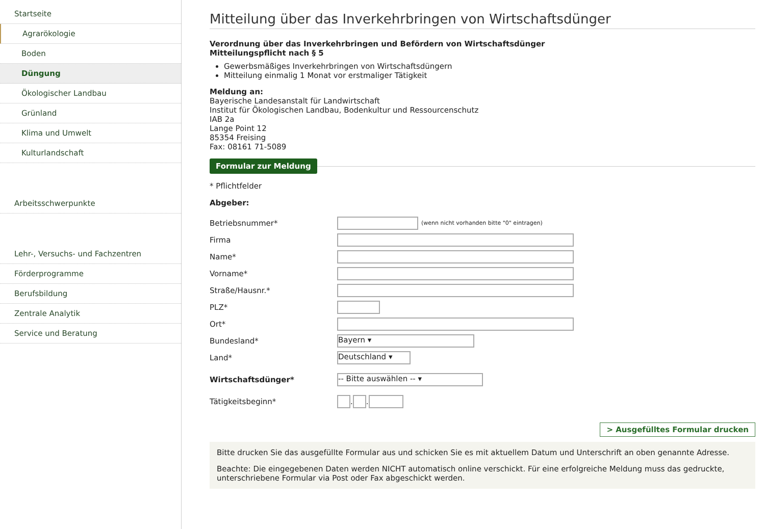Startseite
Agrarökologie
Boden
Düngung
Ökologischer Landbau
Grünland
Klima und Umwelt
Kulturlandschaft
Arbeitsschwerpunkte
Lehr-, Versuchs- und Fachzentren
Förderprogramme
Berufsbildung
Zentrale Analytik
Service und Beratung
Mitteilung über das Inverkehrbringen von Wirtschaftsdünger
Verordnung über das Inverkehrbringen und Befördern von Wirtschaftsdünger
Mitteilungspflicht nach § 5
Gewerbsmäßiges Inverkehrbringen von Wirtschaftsdüngern
Mitteilung einmalig 1 Monat vor erstmaliger Tätigkeit
Meldung an:
Bayerische Landesanstalt für Landwirtschaft
Institut für Ökologischen Landbau, Bodenkultur und Ressourcenschutz
IAB 2a
Lange Point 12
85354 Freising
Fax: 08161 71-5089
Formular zur Meldung
* Pflichtfelder
Abgeber:
Betriebsnummer* (wenn nicht vorhanden bitte "0" eintragen)
Firma
Name*
Vorname*
Straße/Hausnr.*
PLZ*
Ort*
Bundesland* Bayern ▾
Land* Deutschland ▾
Wirtschaftsdünger* -- Bitte auswählen -- ▾
Tätigkeitsbeginn* . .
> Ausgefülltes Formular drucken
Bitte drucken Sie das ausgefüllte Formular aus und schicken Sie es mit aktuellem Datum und Unterschrift an oben genannte Adresse.
Beachte: Die eingegebenen Daten werden NICHT automatisch online verschickt. Für eine erfolgreiche Meldung muss das gedruckte, unterschriebene Formular via Post oder Fax abgeschickt werden.